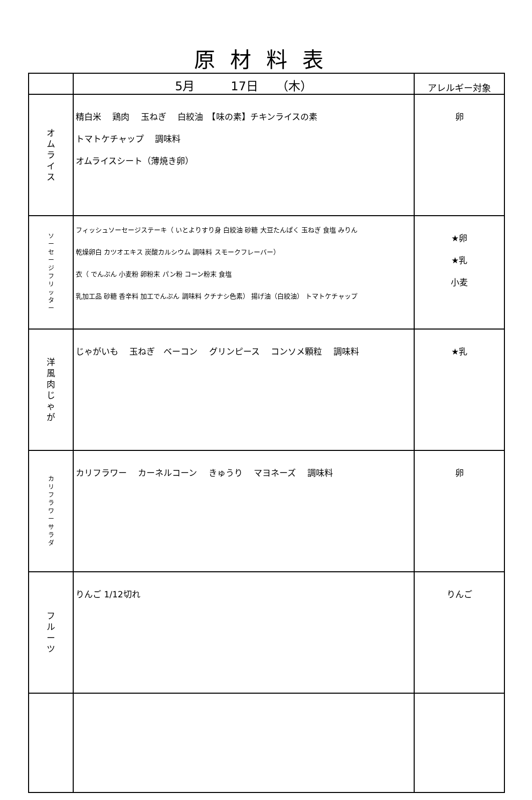原材料表
| | 5月 17日 （木） | アレルギー対象 |
| --- | --- | --- |
| オ ム ラ イ ス | 精白米 鶏肉 玉ねぎ 白絞油 【味の素】チキンライスの素 トマトケチャップ 調味料 オムライスシート（薄焼き卵） | 卵 |
| ソ ー セ ー ジ フ リ ッ タ ー | フィッシュソーセージステーキ（ いとよりすり身 白絞油 砂糖 大豆たんぱく 玉ねぎ 食塩 みりん 乾燥卵白 カツオエキス 炭酸カルシウム 調味料 スモークフレーバー） 衣（ でんぷん 小麦粉 卵粉末 パン粉 コーン粉末 食塩 乳加工品 砂糖 香辛料 加工でんぷん 調味料 クチナシ色素） 揚げ油（白絞油） トマトケチャップ | ★卵 ★乳 小麦 |
| 洋 風 肉 じ ゃ が | じゃがいも 玉ねぎ ベーコン グリンピース コンソメ顆粒 調味料 | ★乳 |
| カ リ フ ラ ワ ー サ ラ ダ | カリフラワー カーネルコーン きゅうり マヨネーズ 調味料 | 卵 |
| フ ル ー ツ | りんご 1/12切れ | りんご |